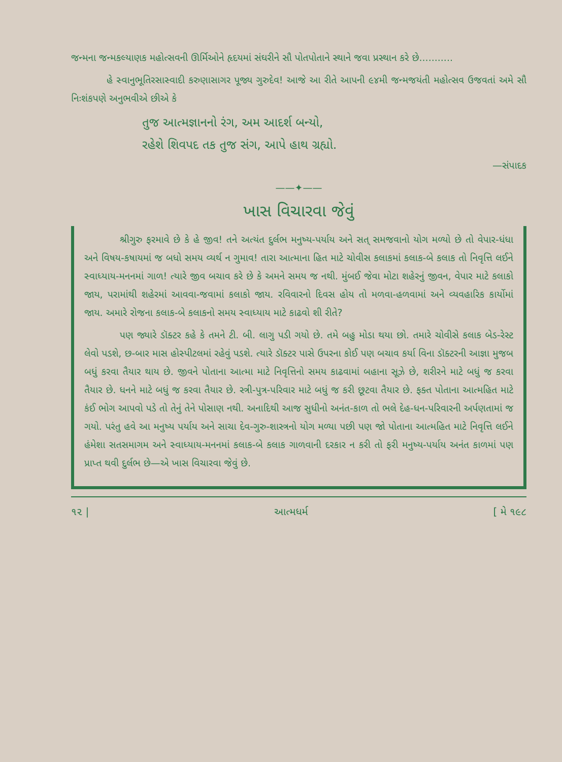જન્મના જન્મકલ્યાણક મહોત્સવની ઊર્મિઓને હૃદયમાં સંઘરીને સૌ પોતપોતાને સ્થાને જવા પ્રસ્થાન કરે છે...........
હે સ્વાનુભૂતિરસાસ્વાદી કરુણાસાગર પૂજ્ય ગુરુદેવ! આજે આ રીતે આપની ૯૪મી જન્મજયંતી મહોત્સવ ઉજવતાં અમે સૌ નિઃશંકપણે અનુભવીએ છીએ કે
તુજ આત્મજ્ઞાનનો રંગ, અમ આદર્શ બન્યો,
રહેશે શિવપદ તક તુજ સંગ, આપે હાથ ગ્રહ્યો.
—સંપાદક
——✦——
ખાસ વિચારવા જેવું
શ્રીગુરુ ફરમાવે છે કે હે જીવ! તને અત્યંત દુર્લભ મનુષ્ય-પર્યાય અને સત્ સમજવાનો યોગ મળ્યો છે તો વેપાર-ધંધા અને વિષય-કષાયમાં જ બધો સમય વ્યર્થ ન ગુમાવ! તારા આત્માના હિત માટે ચોવીસ કલાકમાં કલાક-બે કલાક તો નિવૃત્તિ લઈને સ્વાધ્યાય-મનનમાં ગાળ! ત્યારે જીવ બચાવ કરે છે કે અમને સમય જ નથી. મુંબઈ જેવા મોટા શહેરનું જીવન, વેપાર માટે કલાકો જાય, પરામાંથી શહેરમાં આવવા-જવામાં કલાકો જાય. રવિવારનો દિવસ હોય તો મળવા-હળવામાં અને વ્યવહારિક કાર્યોમાં જાય. અમારે રોજના કલાક-બે કલાકનો સમય સ્વાધ્યાય માટે કાઢવો શી રીતે?
પણ જ્યારે ડૉક્ટર કહે કે તમને ટી. બી. લાગુ પડી ગયો છે. તમે બહુ મોડા થયા છો. તમારે ચોવીસે કલાક બેડ-રેસ્ટ લેવો પડશે, છ-બાર માસ હોસ્પીટલમાં રહેવું પડશે. ત્યારે ડૉક્ટર પાસે ઉપરના કોઈ પણ બચાવ કર્યા વિના ડૉક્ટરની આજ્ઞા મુજબ બધું કરવા તૈયાર થાય છે. જીવને પોતાના આત્મા માટે નિવૃત્તિનો સમય કાઢવામાં બહાના સૂઝે છે, શરીરને માટે બધું જ કરવા તૈયાર છે. ધનને માટે બધું જ કરવા તૈયાર છે. સ્ત્રી-પુત્ર-પરિવાર માટે બધું જ કરી છૂટવા તૈયાર છે. ફક્ત પોતાના આત્મહિત માટે કંઈ ભોગ આપવો પડે તો તેનું તેને પોસાણ નથી. અનાદિથી આજ સુધીનો અનંત-કાળ તો ભલે દેહ-ધન-પરિવારની અર્પણતામાં જ ગયો. પરંતુ હવે આ મનુષ્ય પર્યાય અને સાચા દેવ-ગુરુ-શાસ્ત્રનો યોગ મળ્યા પછી પણ જો પોતાના આત્મહિત માટે નિવૃત્તિ લઈને હંમેશા સતસમાગમ અને સ્વાધ્યાય-મનનમાં કલાક-બે કલાક ગાળવાની દરકાર ન કરી તો ફરી મનુષ્ય-પર્યાય અનંત કાળમાં પણ પ્રાપ્ત થવી દુર્લભ છે—એ ખાસ વિચારવા જેવું છે.
૧૨ | આત્મધર્મ [ મે ૧૯૮